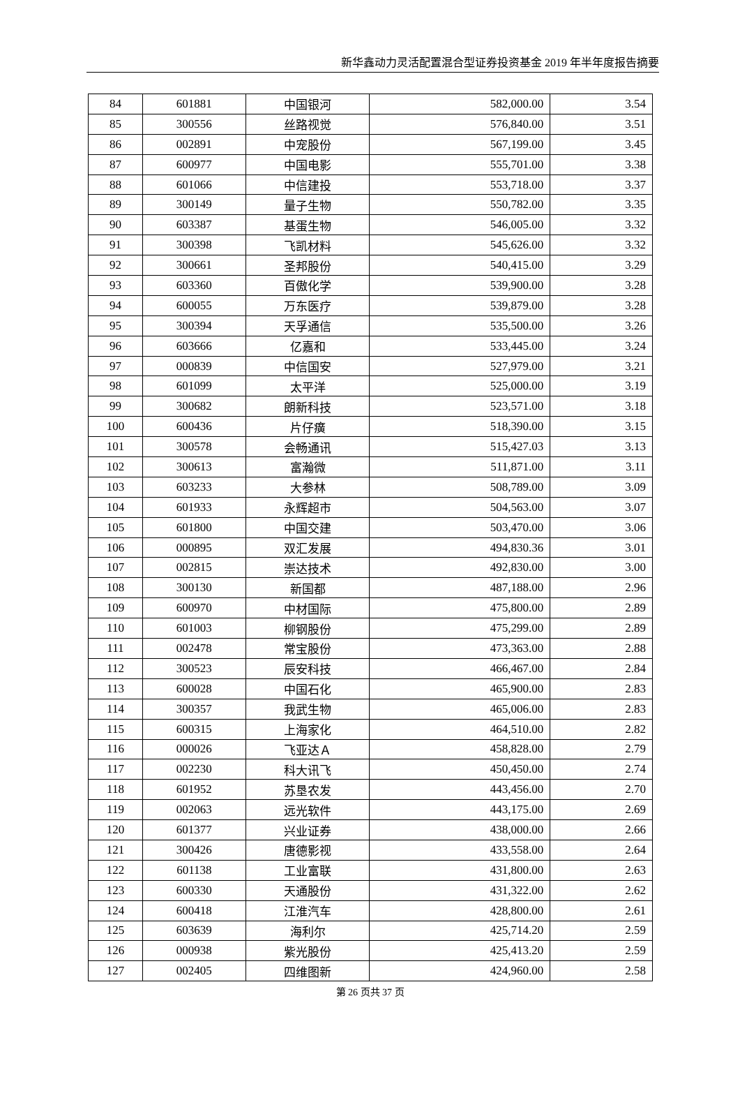新华鑫动力灵活配置混合型证券投资基金 2019 年半年度报告摘要
| 84 | 601881 | 中国银河 | 582,000.00 | 3.54 |
| 85 | 300556 | 丝路视觉 | 576,840.00 | 3.51 |
| 86 | 002891 | 中宠股份 | 567,199.00 | 3.45 |
| 87 | 600977 | 中国电影 | 555,701.00 | 3.38 |
| 88 | 601066 | 中信建投 | 553,718.00 | 3.37 |
| 89 | 300149 | 量子生物 | 550,782.00 | 3.35 |
| 90 | 603387 | 基蛋生物 | 546,005.00 | 3.32 |
| 91 | 300398 | 飞凯材料 | 545,626.00 | 3.32 |
| 92 | 300661 | 圣邦股份 | 540,415.00 | 3.29 |
| 93 | 603360 | 百傲化学 | 539,900.00 | 3.28 |
| 94 | 600055 | 万东医疗 | 539,879.00 | 3.28 |
| 95 | 300394 | 天孚通信 | 535,500.00 | 3.26 |
| 96 | 603666 | 亿嘉和 | 533,445.00 | 3.24 |
| 97 | 000839 | 中信国安 | 527,979.00 | 3.21 |
| 98 | 601099 | 太平洋 | 525,000.00 | 3.19 |
| 99 | 300682 | 朗新科技 | 523,571.00 | 3.18 |
| 100 | 600436 | 片仔癀 | 518,390.00 | 3.15 |
| 101 | 300578 | 会畅通讯 | 515,427.03 | 3.13 |
| 102 | 300613 | 富瀚微 | 511,871.00 | 3.11 |
| 103 | 603233 | 大参林 | 508,789.00 | 3.09 |
| 104 | 601933 | 永辉超市 | 504,563.00 | 3.07 |
| 105 | 601800 | 中国交建 | 503,470.00 | 3.06 |
| 106 | 000895 | 双汇发展 | 494,830.36 | 3.01 |
| 107 | 002815 | 崇达技术 | 492,830.00 | 3.00 |
| 108 | 300130 | 新国都 | 487,188.00 | 2.96 |
| 109 | 600970 | 中材国际 | 475,800.00 | 2.89 |
| 110 | 601003 | 柳钢股份 | 475,299.00 | 2.89 |
| 111 | 002478 | 常宝股份 | 473,363.00 | 2.88 |
| 112 | 300523 | 辰安科技 | 466,467.00 | 2.84 |
| 113 | 600028 | 中国石化 | 465,900.00 | 2.83 |
| 114 | 300357 | 我武生物 | 465,006.00 | 2.83 |
| 115 | 600315 | 上海家化 | 464,510.00 | 2.82 |
| 116 | 000026 | 飞亚达Ａ | 458,828.00 | 2.79 |
| 117 | 002230 | 科大讯飞 | 450,450.00 | 2.74 |
| 118 | 601952 | 苏垦农发 | 443,456.00 | 2.70 |
| 119 | 002063 | 远光软件 | 443,175.00 | 2.69 |
| 120 | 601377 | 兴业证券 | 438,000.00 | 2.66 |
| 121 | 300426 | 唐德影视 | 433,558.00 | 2.64 |
| 122 | 601138 | 工业富联 | 431,800.00 | 2.63 |
| 123 | 600330 | 天通股份 | 431,322.00 | 2.62 |
| 124 | 600418 | 江淮汽车 | 428,800.00 | 2.61 |
| 125 | 603639 | 海利尔 | 425,714.20 | 2.59 |
| 126 | 000938 | 紫光股份 | 425,413.20 | 2.59 |
| 127 | 002405 | 四维图新 | 424,960.00 | 2.58 |
第 26 页共 37 页